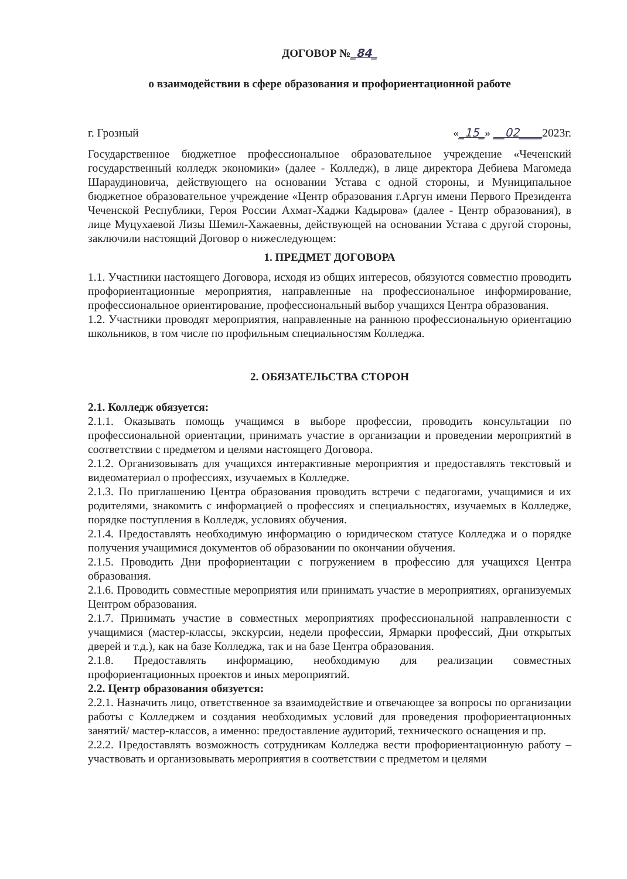ДОГОВОР №_84_
о взаимодействии в сфере образования и профориентационной работе
г. Грозный «_15_» __02____2023г.
Государственное бюджетное профессиональное образовательное учреждение «Чеченский государственный колледж экономики» (далее - Колледж), в лице директора Дебиева Магомеда Шараудиновича, действующего на основании Устава с одной стороны, и Муниципальное бюджетное образовательное учреждение «Центр образования г.Аргун имени Первого Президента Чеченской Республики, Героя России Ахмат-Хаджи Кадырова» (далее - Центр образования), в лице Муцухаевой Лизы Шемил-Хажаевны, действующей на основании Устава с другой стороны, заключили настоящий Договор о нижеследующем:
1. ПРЕДМЕТ ДОГОВОРА
1.1. Участники настоящего Договора, исходя из общих интересов, обязуются совместно проводить профориентационные мероприятия, направленные на профессиональное информирование, профессиональное ориентирование, профессиональный выбор учащихся Центра образования.
1.2. Участники проводят мероприятия, направленные на раннюю профессиональную ориентацию школьников, в том числе по профильным специальностям Колледжа.
2. ОБЯЗАТЕЛЬСТВА СТОРОН
2.1. Колледж обязуется:
2.1.1. Оказывать помощь учащимся в выборе профессии, проводить консультации по профессиональной ориентации, принимать участие в организации и проведении мероприятий в соответствии с предметом и целями настоящего Договора.
2.1.2. Организовывать для учащихся интерактивные мероприятия и предоставлять текстовый и видеоматериал о профессиях, изучаемых в Колледже.
2.1.3. По приглашению Центра образования проводить встречи с педагогами, учащимися и их родителями, знакомить с информацией о профессиях и специальностях, изучаемых в Колледже, порядке поступления в Колледж, условиях обучения.
2.1.4. Предоставлять необходимую информацию о юридическом статусе Колледжа и о порядке получения учащимися документов об образовании по окончании обучения.
2.1.5. Проводить Дни профориентации с погружением в профессию для учащихся Центра образования.
2.1.6. Проводить совместные мероприятия или принимать участие в мероприятиях, организуемых Центром образования.
2.1.7. Принимать участие в совместных мероприятиях профессиональной направленности с учащимися (мастер-классы, экскурсии, недели профессии, Ярмарки профессий, Дни открытых дверей и т.д.), как на базе Колледжа, так и на базе Центра образования.
2.1.8. Предоставлять информацию, необходимую для реализации совместных профориентационных проектов и иных мероприятий.
2.2. Центр образования обязуется:
2.2.1. Назначить лицо, ответственное за взаимодействие и отвечающее за вопросы по организации работы с Колледжем и создания необходимых условий для проведения профориентационных занятий/ мастер-классов, а именно: предоставление аудиторий, технического оснащения и пр.
2.2.2. Предоставлять возможность сотрудникам Колледжа вести профориентационную работу – участвовать и организовывать мероприятия в соответствии с предметом и целями